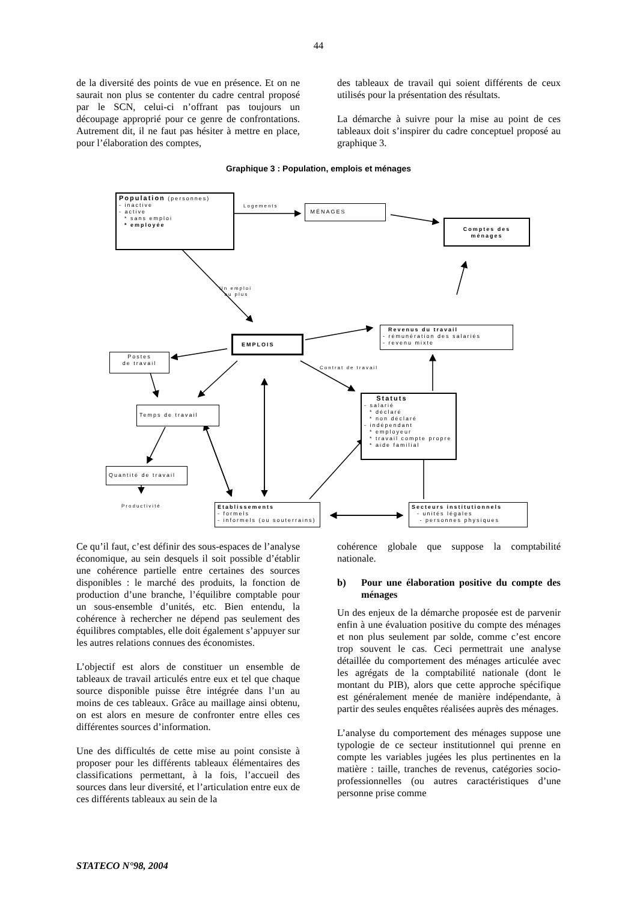44
de la diversité des points de vue en présence. Et on ne saurait non plus se contenter du cadre central proposé par le SCN, celui-ci n’offrant pas toujours un découpage approprié pour ce genre de confrontations. Autrement dit, il ne faut pas hésiter à mettre en place, pour l’élaboration des comptes,
des tableaux de travail qui soient différents de ceux utilisés pour la présentation des résultats.
La démarche à suivre pour la mise au point de ces tableaux doit s’inspirer du cadre conceptuel proposé au graphique 3.
Graphique 3 : Population, emplois et ménages
Population (personnes)
- inactive
- active
* sans emploi
* employée
Logements MÉNAGES
Comptes des ménages
Un emploi
ou plus
Revenus du travail
- rémunération des salariés
- revenu mixte
EMPLOIS
Postes
de travail
Contrat de travail
Statuts
- salarié
* déclaré
* non déclaré
- indépendant
* employeur
* travail compte propre
* aide familial
Temps de travail
Quantité de travail
Productivité
Etablissements
- formels
- informels (ou souterrains)
Secteurs institutionnels
- unités légales
- personnes physiques
Ce qu’il faut, c’est définir des sous-espaces de l’analyse économique, au sein desquels il soit possible d’établir une cohérence partielle entre certaines des sources disponibles : le marché des produits, la fonction de production d’une branche, l’équilibre comptable pour un sous-ensemble d’unités, etc. Bien entendu, la cohérence à rechercher ne dépend pas seulement des équilibres comptables, elle doit également s’appuyer sur les autres relations connues des économistes.
L’objectif est alors de constituer un ensemble de tableaux de travail articulés entre eux et tel que chaque source disponible puisse être intégrée dans l’un au moins de ces tableaux. Grâce au maillage ainsi obtenu, on est alors en mesure de confronter entre elles ces différentes sources d’information.
Une des difficultés de cette mise au point consiste à proposer pour les différents tableaux élémentaires des classifications permettant, à la fois, l’accueil des sources dans leur diversité, et l’articulation entre eux de ces différents tableaux au sein de la
cohérence globale que suppose la comptabilité nationale.
b) Pour une élaboration positive du compte des ménages
Un des enjeux de la démarche proposée est de parvenir enfin à une évaluation positive du compte des ménages et non plus seulement par solde, comme c’est encore trop souvent le cas. Ceci permettrait une analyse détaillée du comportement des ménages articulée avec les agrégats de la comptabilité nationale (dont le montant du PIB), alors que cette approche spécifique est généralement menée de manière indépendante, à partir des seules enquêtes réalisées auprès des ménages.
L’analyse du comportement des ménages suppose une typologie de ce secteur institutionnel qui prenne en compte les variables jugées les plus pertinentes en la matière : taille, tranches de revenus, catégories socio-professionnelles (ou autres caractéristiques d’une personne prise comme
STATECO N°98, 2004